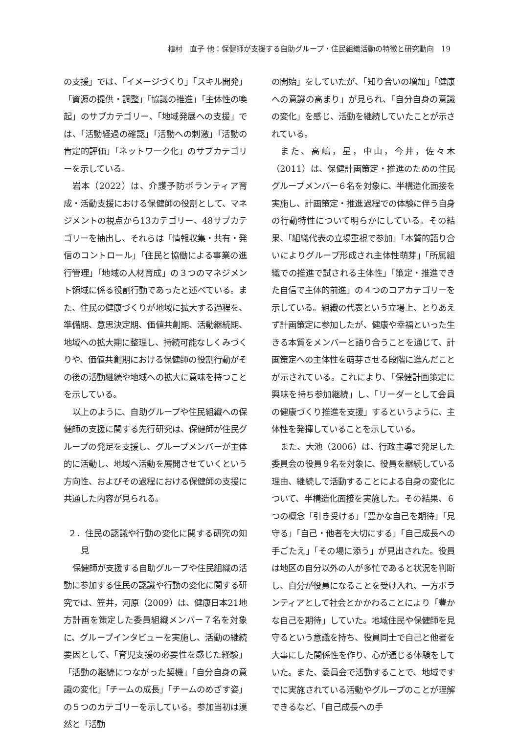植村　直子 他：保健師が支援する自助グループ・住民組織活動の特徴と研究動向　19
の支援」では、「イメージづくり」「スキル開発」「資源の提供・調整」「協議の推進」「主体性の喚起」のサブカテゴリー、「地域発展への支援」では、「活動経過の確認」「活動への刺激」「活動の肯定的評価」「ネットワーク化」のサブカテゴリーを示している。
岩本（2022）は、介護予防ボランティア育成・活動支援における保健師の役割として、マネジメントの視点から13カテゴリー、48サブカテゴリーを抽出し、それらは「情報収集・共有・発信のコントロール」「住民と協働による事業の進行管理」「地域の人材育成」の３つのマネジメント領域に係る役割行動であったと述べている。また、住民の健康づくりが地域に拡大する過程を、準備期、意思決定期、価値共創期、活動継続期、地域への拡大期に整理し、持続可能なしくみづくりや、価値共創期における保健師の役割行動がその後の活動継続や地域への拡大に意味を持つことを示している。
以上のように、自助グループや住民組織への保健師の支援に関する先行研究は、保健師が住民グループの発足を支援し、グループメンバーが主体的に活動し、地域へ活動を展開させていくという方向性、およびその過程における保健師の支援に共通した内容が見られる。
２．住民の認識や行動の変化に関する研究の知見
保健師が支援する自助グループや住民組織の活動に参加する住民の認識や行動の変化に関する研究では、笠井，河原（2009）は、健康日本21地方計画を策定した委員組織メンバー７名を対象に、グループインタビューを実施し、活動の継続要因として、「育児支援の必要性を感じた経験」「活動の継続につながった契機」「自分自身の意識の変化」「チームの成長」「チームのめざす姿」の５つのカテゴリーを示している。参加当初は漠然と「活動
の開始」をしていたが、「知り合いの増加」「健康への意識の高まり」が見られ、「自分自身の意識の変化」を感じ、活動を継続していたことが示されている。
また、高嶋，星，中山，今井，佐々木（2011）は、保健計画策定・推進のための住民グループメンバー６名を対象に、半構造化面接を実施し、計画策定・推進過程での体験に伴う自身の行動特性について明らかにしている。その結果、「組織代表の立場重視で参加」「本質的語り合いによりグループ形成され主体性萌芽」「所属組織での推進で試される主体性」「策定・推進できた自信で主体的前進」の４つのコアカテゴリーを示している。組織の代表という立場上、とりあえず計画策定に参加したが、健康や幸福といった生きる本質をメンバーと語り合うことを通じて、計画策定への主体性を萌芽させる段階に進んだことが示されている。これにより、「保健計画策定に興味を持ち参加継続」し、「リーダーとして会員の健康づくり推進を支援」するというように、主体性を発揮していることを示している。
また、大池（2006）は、行政主導で発足した委員会の役員９名を対象に、役員を継続している理由、継続して活動することによる自身の変化について、半構造化面接を実施した。その結果、６つの概念「引き受ける」「豊かな自己を期待」「見守る」「自己・他者を大切にする」「自己成長への手ごたえ」「その場に添う」が見出された。役員は地区の自分以外の人が多忙であると状況を判断し、自分が役員になることを受け入れ、一方ボランティアとして社会とかかわることにより「豊かな自己を期待」していた。地域住民や保健師を見守るという意識を持ち、役員同士で自己と他者を大事にした関係性を作り、心が通じる体験をしていた。また、委員会で活動することで、地域ですでに実施されている活動やグループのことが理解できるなど、「自己成長への手